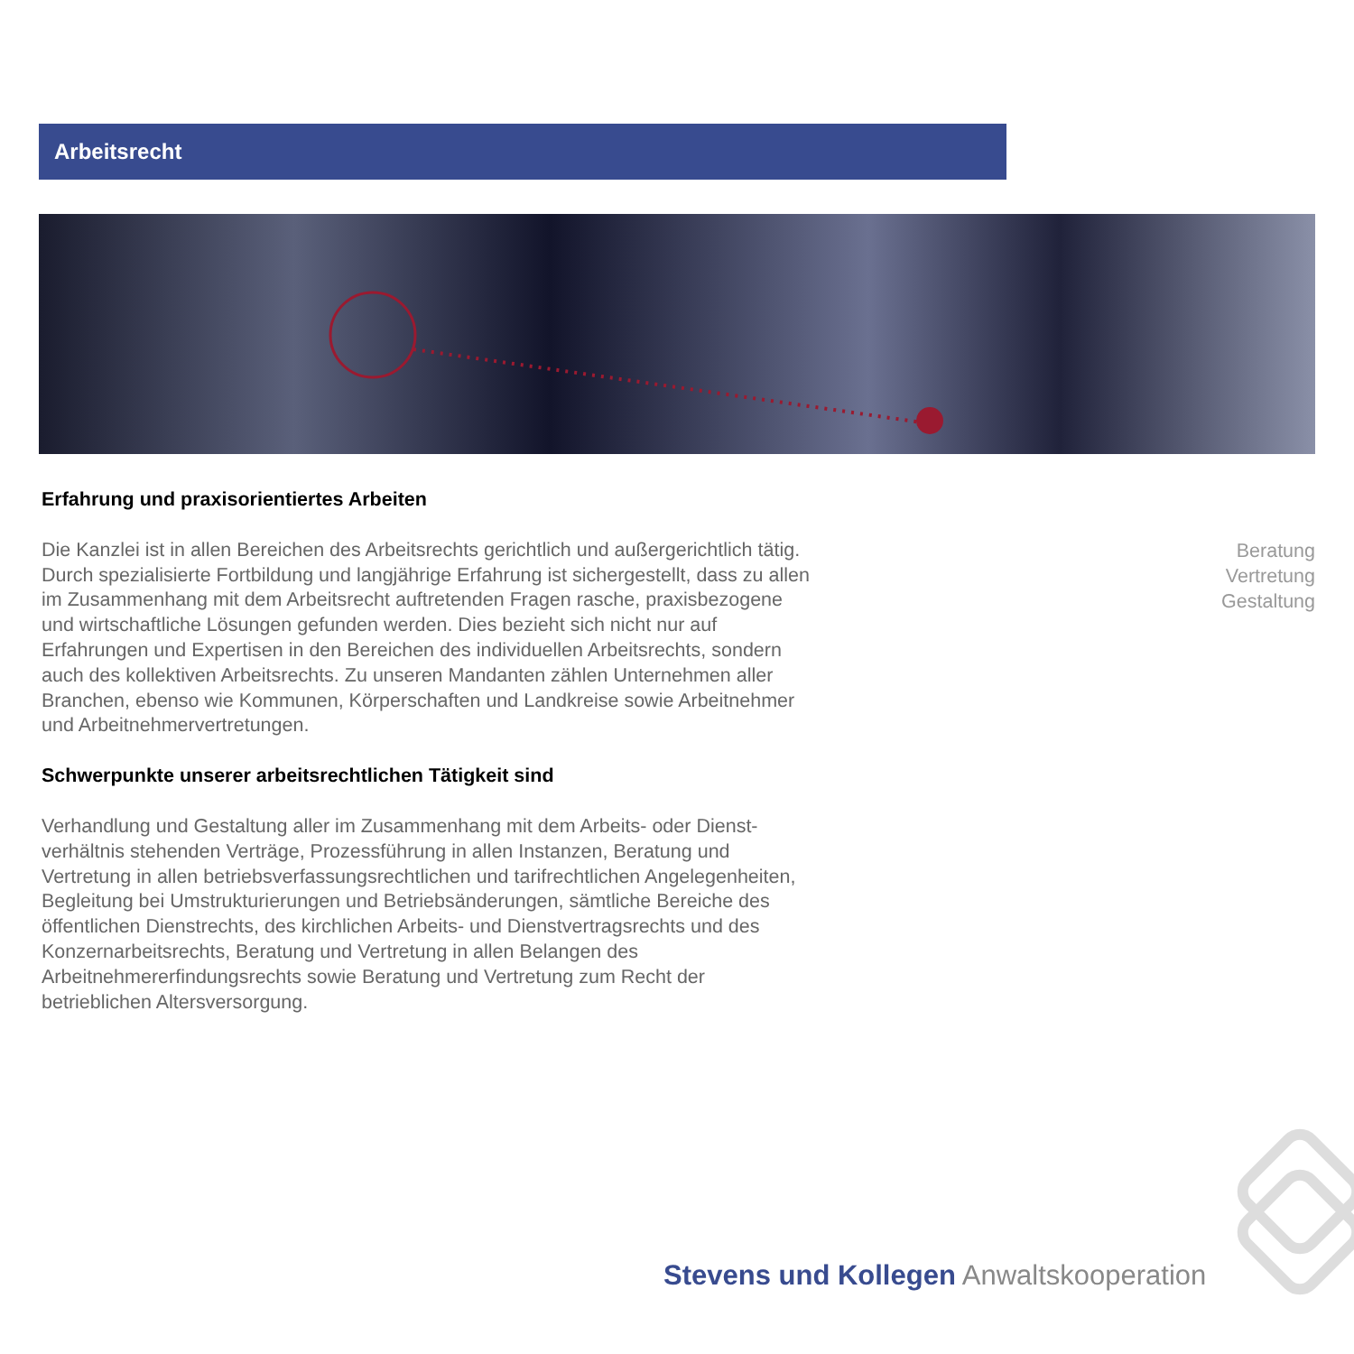Arbeitsrecht
Erfahrung und praxisorientiertes Arbeiten
Die Kanzlei ist in allen Bereichen des Arbeitsrechts gerichtlich und außergerichtlich tätig. Durch spezialisierte Fortbildung und langjährige Erfahrung ist sichergestellt, dass zu allen im Zusammenhang mit dem Arbeitsrecht auftretenden Fragen rasche, praxisbezogene und wirtschaftliche Lösungen gefunden werden. Dies bezieht sich nicht nur auf Erfahrungen und Expertisen in den Bereichen des individuellen Arbeits­rechts, sondern auch des kollektiven Arbeitsrechts. Zu unseren Mandanten zählen Unternehmen aller Branchen, ebenso wie Kommunen, Körperschaften und Land­kreise sowie Arbeitnehmer und Arbeitnehmervertretungen.
Schwerpunkte unserer arbeitsrechtlichen Tätigkeit sind
Verhandlung und Gestaltung aller im Zusammenhang mit dem Arbeits- oder Dienst­verhältnis stehenden Verträge, Prozessführung in allen Instanzen, Beratung und Vertretung in allen betriebsverfassungsrechtlichen und tarifrechtlichen Angelegen­heiten, Begleitung bei Umstrukturierungen und Betriebsänderungen, sämtliche Bereiche des öffentlichen Dienstrechts, des kirchlichen Arbeits- und Dienstvertrags­rechts und des Konzernarbeitsrechts, Beratung und Vertretung in allen Belangen des Arbeitnehmererfindungsrechts sowie Beratung und Vertretung zum Recht der betrieblichen Altersversorgung.
Beratung
Vertretung
Gestaltung
Stevens und Kollegen Anwaltskooperation